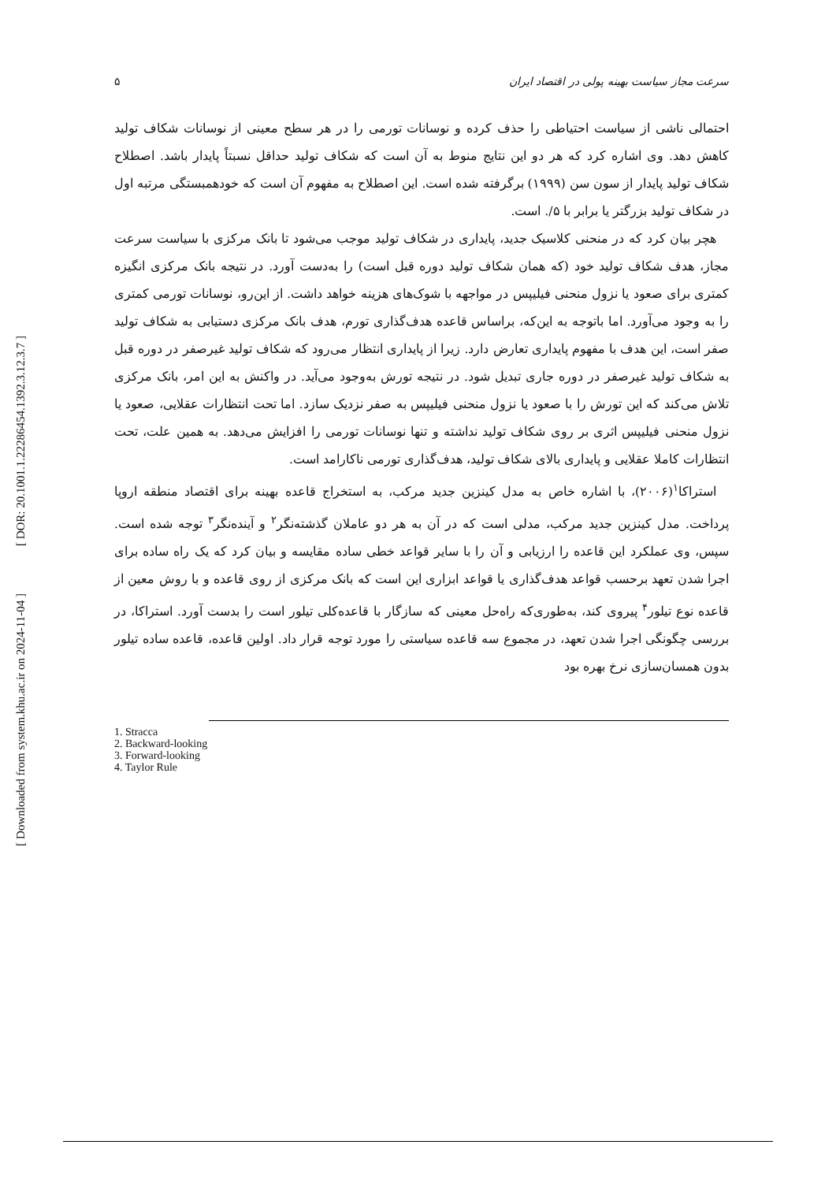[ DOR: 20.1001.1.22286454.1392.3.12.3.7 ]
[ Downloaded from system.khu.ac.ir on 2024-11-04 ]
۵ سرعت مجاز سیاست بهینه پولی در اقتصاد ایران
احتمالی ناشی از سیاست احتیاطی را حذف کرده و نوسانات تورمی را در هر سطح معینی از نوسانات شکاف تولید کاهش دهد. وی اشاره کرد که هر دو این نتایج منوط به آن است که شکاف تولید حداقل نسبتاً پایدار باشد. اصطلاح شکاف تولید پایدار از سون سن (۱۹۹۹) برگرفته شده است. این اصطلاح به مفهوم آن است که خودهمبستگی مرتبه اول در شکاف تولید بزرگتر یا برابر با ۵/. است.
هچر بیان کرد که در منحنی کلاسیک جدید، پایداری در شکاف تولید موجب می‌شود تا بانک مرکزی با سیاست سرعت مجاز، هدف شکاف تولید خود (که همان شکاف تولید دوره قبل است) را به‌دست آورد. در نتیجه بانک مرکزی انگیزه کمتری برای صعود یا نزول منحنی فیلیپس در مواجهه با شوک‌های هزینه خواهد داشت. از این‌رو، نوسانات تورمی کمتری را به وجود می‌آورد. اما باتوجه به این‌که، براساس قاعده هدف‌گذاری تورم، هدف بانک مرکزی دستیابی به شکاف تولید صفر است، این هدف با مفهوم پایداری تعارض دارد. زیرا از پایداری انتظار می‌رود که شکاف تولید غیرصفر در دوره قبل به شکاف تولید غیرصفر در دوره جاری تبدیل شود. در نتیجه تورش به‌وجود می‌آید. در واکنش به این امر، بانک مرکزی تلاش می‌کند که این تورش را با صعود یا نزول منحنی فیلیپس به صفر نزدیک سازد. اما تحت انتظارات عقلایی، صعود یا نزول منحنی فیلیپس اثری بر روی شکاف تولید نداشته و تنها نوسانات تورمی را افزایش می‌دهد. به همین علت، تحت انتظارات کاملا عقلایی و پایداری بالای شکاف تولید، هدف‌گذاری تورمی ناکارامد است.
استراکا<sup>۱</sup>(۲۰۰۶)، با اشاره خاص به مدل کینزین جدید مرکب، به استخراج قاعده بهینه برای اقتصاد منطقه اروپا پرداخت. مدل کینزین جدید مرکب، مدلی است که در آن به هر دو عاملان گذشته‌نگر<sup>۲</sup> و آینده‌نگر<sup>۳</sup> توجه شده است. سپس، وی عملکرد این قاعده را ارزیابی و آن را با سایر قواعد خطی ساده مقایسه و بیان کرد که یک راه ساده برای اجرا شدن تعهد برحسب قواعد هدف‌گذاری یا قواعد ابزاری این است که بانک مرکزی از روی قاعده و با روش معین از قاعده نوع تیلور<sup>۴</sup> پیروی کند، به‌طوری‌که راه‌حل معینی که سازگار با قاعده‌کلی تیلور است را بدست آورد. استراکا، در بررسی چگونگی اجرا شدن تعهد، در مجموع سه قاعده سیاستی را مورد توجه قرار داد. اولین قاعده، قاعده ساده تیلور بدون همسان‌سازی نرخ بهره بود
1. Stracca
2. Backward-looking
3. Forward-looking
4. Taylor Rule